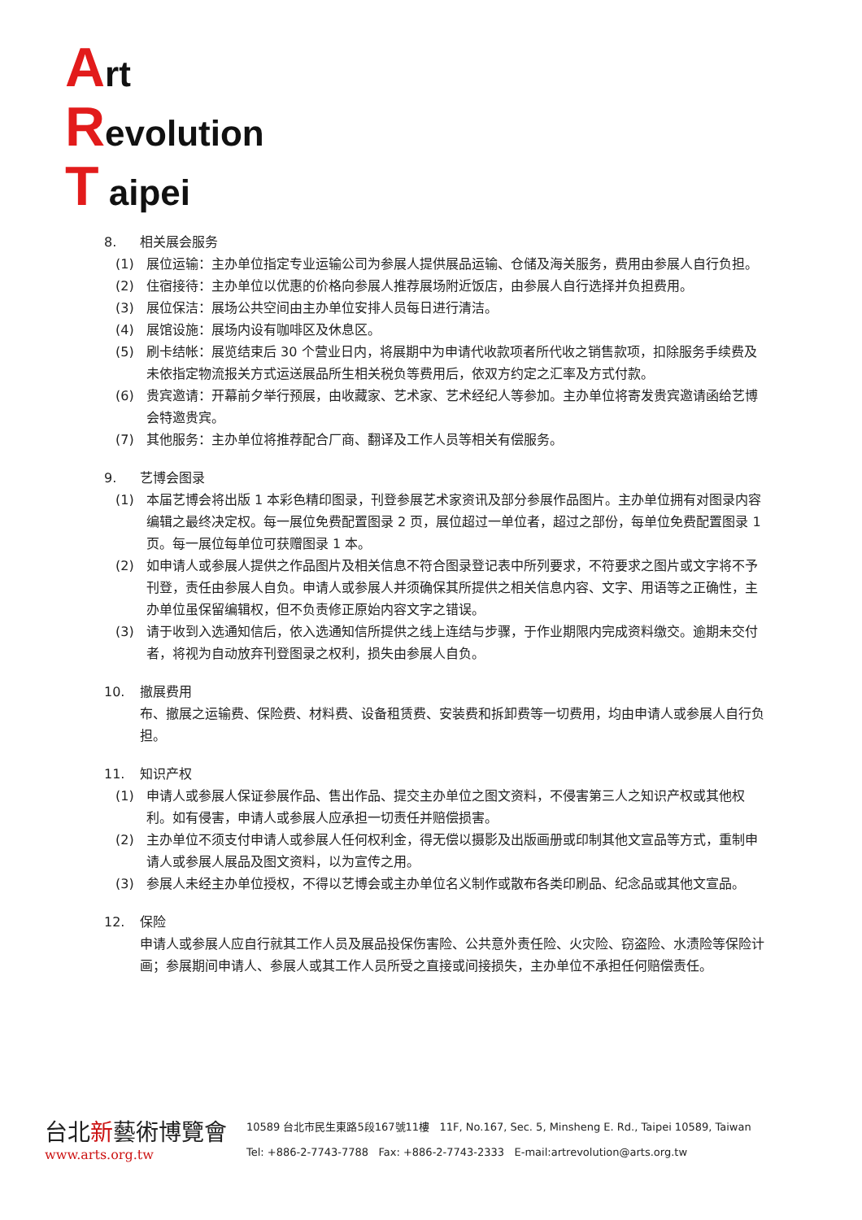Art
Revolution
T aipei
8. 相关展会服务
(1) 展位运输：主办单位指定专业运输公司为参展人提供展品运输、仓储及海关服务，费用由参展人自行负担。
(2) 住宿接待：主办单位以优惠的价格向参展人推荐展场附近饭店，由参展人自行选择并负担费用。
(3) 展位保洁：展场公共空间由主办单位安排人员每日进行清洁。
(4) 展馆设施：展场内设有咖啡区及休息区。
(5) 刷卡结帐：展览结束后 30 个营业日内，将展期中为申请代收款项者所代收之销售款项，扣除服务手续费及未依指定物流报关方式运送展品所生相关税负等费用后，依双方约定之汇率及方式付款。
(6) 贵宾邀请：开幕前夕举行预展，由收藏家、艺术家、艺术经纪人等参加。主办单位将寄发贵宾邀请函给艺博会特邀贵宾。
(7) 其他服务：主办单位将推荐配合厂商、翻译及工作人员等相关有偿服务。
9. 艺博会图录
(1) 本届艺博会将出版 1 本彩色精印图录，刊登参展艺术家资讯及部分参展作品图片。主办单位拥有对图录内容编辑之最终决定权。每一展位免费配置图录 2 页，展位超过一单位者，超过之部份，每单位免费配置图录 1 页。每一展位每单位可获赠图录 1 本。
(2) 如申请人或参展人提供之作品图片及相关信息不符合图录登记表中所列要求，不符要求之图片或文字将不予刊登，责任由参展人自负。申请人或参展人并须确保其所提供之相关信息内容、文字、用语等之正确性，主办单位虽保留编辑权，但不负责修正原始内容文字之错误。
(3) 请于收到入选通知信后，依入选通知信所提供之线上连结与步骤，于作业期限内完成资料缴交。逾期未交付者，将视为自动放弃刊登图录之权利，损失由参展人自负。
10. 撤展费用
布、撤展之运输费、保险费、材料费、设备租赁费、安装费和拆卸费等一切费用，均由申请人或参展人自行负担。
11. 知识产权
(1) 申请人或参展人保证参展作品、售出作品、提交主办单位之图文资料，不侵害第三人之知识产权或其他权利。如有侵害，申请人或参展人应承担一切责任并赔偿损害。
(2) 主办单位不须支付申请人或参展人任何权利金，得无偿以摄影及出版画册或印制其他文宣品等方式，重制申请人或参展人展品及图文资料，以为宣传之用。
(3) 参展人未经主办单位授权，不得以艺博会或主办单位名义制作或散布各类印刷品、纪念品或其他文宣品。
12. 保险
申请人或参展人应自行就其工作人员及展品投保伤害险、公共意外责任险、火灾险、窃盗险、水渍险等保险计画；参展期间申请人、参展人或其工作人员所受之直接或间接损失，主办单位不承担任何赔偿责任。
台北新藝術博覽會
www.arts.org.tw
10589 台北市民生東路5段167號11樓 11F, No.167, Sec. 5, Minsheng E. Rd., Taipei 10589, Taiwan
Tel: +886-2-7743-7788 Fax: +886-2-7743-2333 E-mail:artrevolution@arts.org.tw